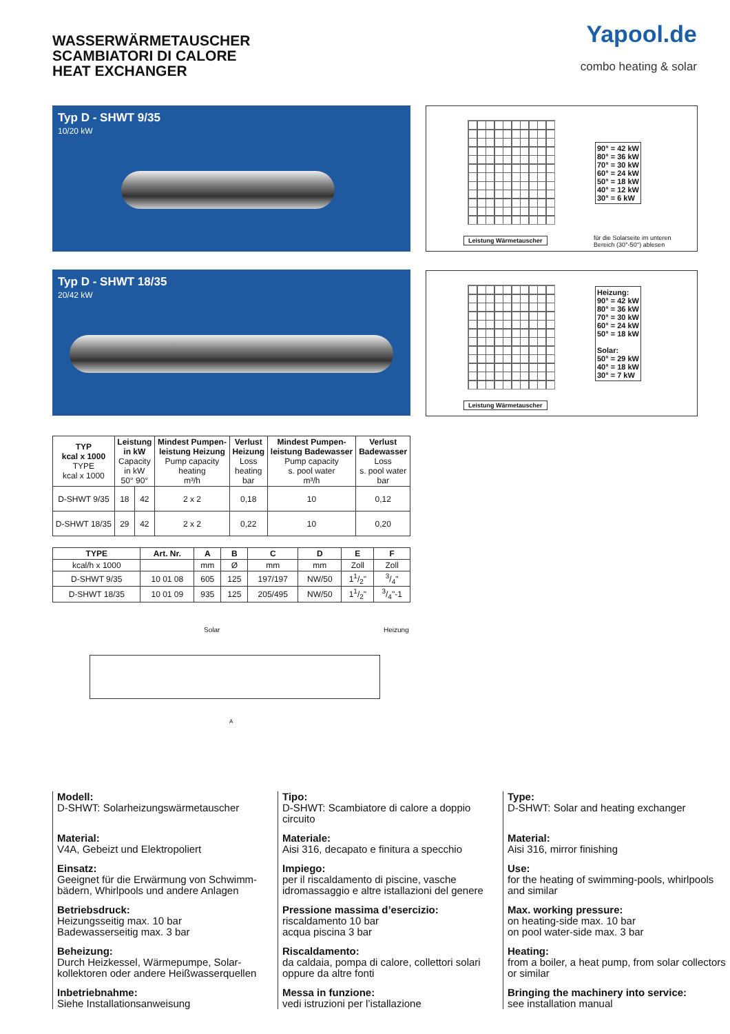WASSERWÄRMETAUSCHER
SCAMBIATORI DI CALORE
HEAT EXCHANGER
Yapool.de
combo heating & solar
Typ D - SHWT 9/35
10/20 kW
90° = 42 kW
80° = 36 kW
70° = 30 kW
60° = 24 kW
50° = 18 kW
40° = 12 kW
30° = 6 kW
Leistung Wärmetauscher
für die Solarseite im unteren
Bereich (30°-50°) ablesen
Typ D - SHWT 18/35
20/42 kW
Heizung:
90° = 42 kW
80° = 36 kW
70° = 30 kW
60° = 24 kW
50° = 18 kW
Solar:
50° = 29 kW
40° = 18 kW
30° = 7 kW
Leistung Wärmetauscher
| TYP kcal x 1000 TYPE kcal x 1000 | Leistung in kW Capacity in kW 50° 90° | | Mindest Pumpen- leistung Heizung Pump capacity heating m³/h | Verlust Heizung Loss heating bar | Mindest Pumpen- leistung Badewasser Pump capacity s. pool water m³/h | Verlust Badewasser Loss s. pool water bar |
| --- | --- | --- | --- | --- | --- | --- |
| D-SHWT 9/35 | 18 | 42 | 2 x 2 | 0,18 | 10 | 0,12 |
| D-SHWT 18/35 | 29 | 42 | 2 x 2 | 0,22 | 10 | 0,20 |
| TYPE | Art. Nr. | A | B | C | D | E | F |
| --- | --- | --- | --- | --- | --- | --- | --- |
| kcal/h x 1000 | | mm | Ø | mm | mm | Zoll | Zoll |
| D-SHWT 9/35 | 10 01 08 | 605 | 125 | 197/197 | NW/50 | 11/2" | 3/4" |
| D-SHWT 18/35 | 10 01 09 | 935 | 125 | 205/495 | NW/50 | 11/2" | 3/4"-1 |
Solar Heizung
A
Modell:
D-SHWT: Solarheizungswärmetauscher
Material:
V4A, Gebeizt und Elektropoliert
Einsatz:
Geeignet für die Erwärmung von Schwimm-bädern, Whirlpools und andere Anlagen
Betriebsdruck:
Heizungsseitig max. 10 bar
Badewasserseitig max. 3 bar
Beheizung:
Durch Heizkessel, Wärmepumpe, Solar-kollektoren oder andere Heißwasserquellen
Inbetriebnahme:
Siehe Installationsanweisung
Tipo:
D-SHWT: Scambiatore di calore a doppio circuito
Materiale:
Aisi 316, decapato e finitura a specchio
Impiego:
per il riscaldamento di piscine, vasche idromassaggio e altre istallazioni del genere
Pressione massima d’esercizio:
riscaldamento 10 bar
acqua piscina 3 bar
Riscaldamento:
da caldaia, pompa di calore, collettori solari oppure da altre fonti
Messa in funzione:
vedi istruzioni per l’istallazione
Type:
D-SHWT: Solar and heating exchanger
Material:
Aisi 316, mirror finishing
Use:
for the heating of swimming-pools, whirlpools and similar
Max. working pressure:
on heating-side max. 10 bar
on pool water-side max. 3 bar
Heating:
from a boiler, a heat pump, from solar collectors or similar
Bringing the machinery into service:
see installation manual